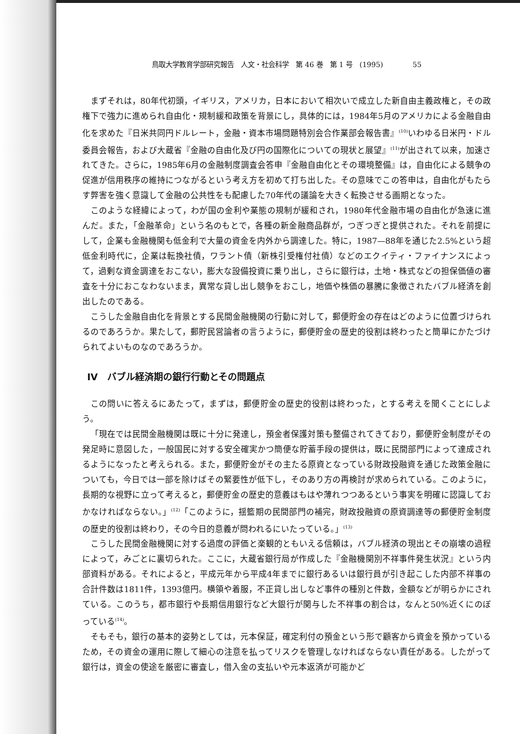鳥取大学教育学部研究報告　人文・社会科学　第 46 巻　第 1 号　(1995) 55
まずそれは，80年代初頭，イギリス，アメリカ，日本において相次いで成立した新自由主義政権と，その政権下で強力に進められ自由化・規制緩和政策を背景にし，具体的には，1984年5月のアメリカによる金融自由化を求めた『日米共同円ドルレート，金融・資本市場問題特別会合作業部会報告書』<sup>(10)</sup>いわゆる日米円・ドル委員会報告，および大蔵省『金融の自由化及び円の国際化についての現状と展望』<sup>(11)</sup>が出されて以来，加速されてきた。さらに，1985年6月の金融制度調査会答申『金融自由化とその環境整備』は，自由化による競争の促進が信用秩序の維持につながるという考え方を初めて打ち出した。その意味でこの答申は，自由化がもたらす弊害を強く意識して金融の公共性をも配慮した70年代の議論を大きく転換させる画期となった。
このような経緯によって，わが国の金利や業態の規制が緩和され，1980年代金融市場の自由化が急速に進んだ。また，「金融革命」という名のもとで，各種の新金融商品群が，つぎつぎと提供された。それを前提にして，企業も金融機関も低金利で大量の資金を内外から調達した。特に，1987—88年を通じた2.5%という超低金利時代に，企業は転換社債，ワラント債（新株引受権付社債）などのエクイティ・ファイナンスによって，過剰な資金調達をおこない，膨大な設備投資に乗り出し，さらに銀行は，土地・株式などの担保価値の審査を十分におこなわないまま，異常な貸し出し競争をおこし，地価や株価の暴騰に象徴されたバブル経済を創出したのである。
こうした金融自由化を背景とする民間金融機関の行動に対して，郵便貯金の存在はどのように位置づけられるのであろうか。果たして，郵貯民営論者の言うように，郵便貯金の歴史的役割は終わったと簡単にかたづけられてよいものなのであろうか。
IV　バブル経済期の銀行行動とその問題点
この問いに答えるにあたって，まずは，郵便貯金の歴史的役割は終わった，とする考えを聞くことにしよう。
「現在では民間金融機関は既に十分に発達し，預金者保護対策も整備されてきており，郵便貯金制度がその発足時に意図した，一般国民に対する安全確実かつ簡便な貯蓄手段の提供は，既に民間部門によって達成されるようになったと考えられる。また，郵便貯金がその主たる原資となっている財政投融資を通じた政策金融についても，今日では一部を除けばその緊要性が低下し，そのあり方の再検討が求められている。このように，長期的な視野に立って考えると，郵便貯金の歴史的意義はもはや薄れつつあるという事実を明確に認識しておかなければならない。」<sup>(12)</sup>「このように，揺籃期の民間部門の補完，財政投融資の原資調達等の郵便貯金制度の歴史的役割は終わり，その今日的意義が問われるにいたっている。」<sup>(13)</sup>
こうした民間金融機関に対する過度の評価と楽観的ともいえる信頼は，バブル経済の現出とその崩壊の過程によって，みごとに裏切られた。ここに，大蔵省銀行局が作成した『金融機関別不祥事件発生状況』という内部資料がある。それによると，平成元年から平成4年までに銀行あるいは銀行員が引き起こした内部不祥事の合計件数は1811件，1393億円。横領や着服，不正貸し出しなど事件の種別と件数，金額などが明らかにされている。このうち，都市銀行や長期信用銀行など大銀行が関与した不祥事の割合は，なんと50%近くにのぼっている<sup>(14)</sup>。
そもそも，銀行の基本的姿勢としては，元本保証，確定利付の預金という形で顧客から資金を預かっているため，その資金の運用に際して細心の注意を払ってリスクを管理しなければならない責任がある。したがって銀行は，資金の使途を厳密に審査し，借入金の支払いや元本返済が可能かど